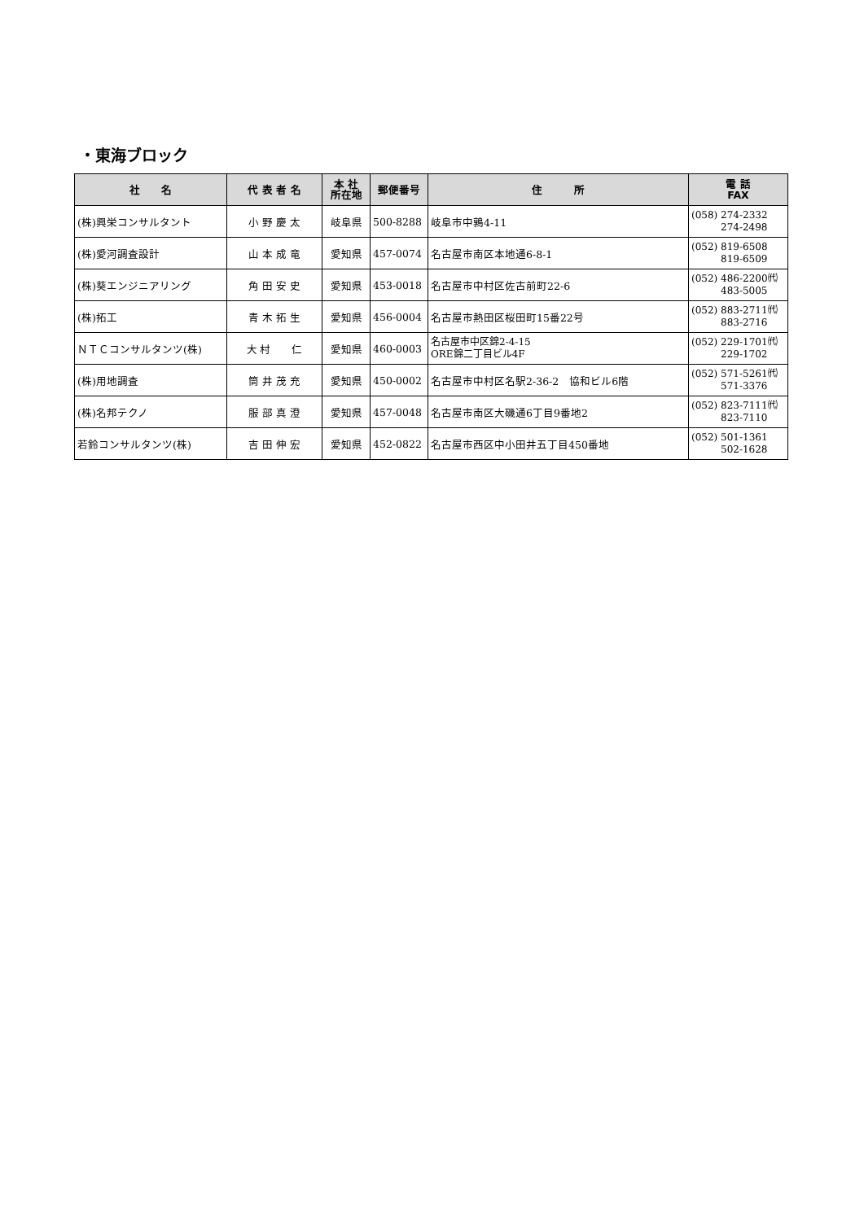・東海ブロック
| 社 名 | 代 表 者 名 | 本 社 所在地 | 郵便番号 | 住 所 | 電 話 FAX |
| --- | --- | --- | --- | --- | --- |
| (株)興栄コンサルタント | 小 野 慶 太 | 岐阜県 | 500-8288 | 岐阜市中鶉4-11 | (058) 274-2332 274-2498 |
| (株)愛河調査設計 | 山 本 成 竜 | 愛知県 | 457-0074 | 名古屋市南区本地通6-8-1 | (052) 819-6508 819-6509 |
| (株)葵エンジニアリング | 角 田 安 史 | 愛知県 | 453-0018 | 名古屋市中村区佐古前町22-6 | (052) 486-2200㈹ 483-5005 |
| (株)拓工 | 青 木 拓 生 | 愛知県 | 456-0004 | 名古屋市熱田区桜田町15番22号 | (052) 883-2711㈹ 883-2716 |
| ＮＴＣコンサルタンツ(株) | 大 村 仁 | 愛知県 | 460-0003 | 名古屋市中区錦2-4-15 ORE錦二丁目ビル4F | (052) 229-1701㈹ 229-1702 |
| (株)用地調査 | 筒 井 茂 充 | 愛知県 | 450-0002 | 名古屋市中村区名駅2-36-2 協和ビル6階 | (052) 571-5261㈹ 571-3376 |
| (株)名邦テクノ | 服 部 真 澄 | 愛知県 | 457-0048 | 名古屋市南区大磯通6丁目9番地2 | (052) 823-7111㈹ 823-7110 |
| 若鈴コンサルタンツ(株) | 吉 田 伸 宏 | 愛知県 | 452-0822 | 名古屋市西区中小田井五丁目450番地 | (052) 501-1361 502-1628 |